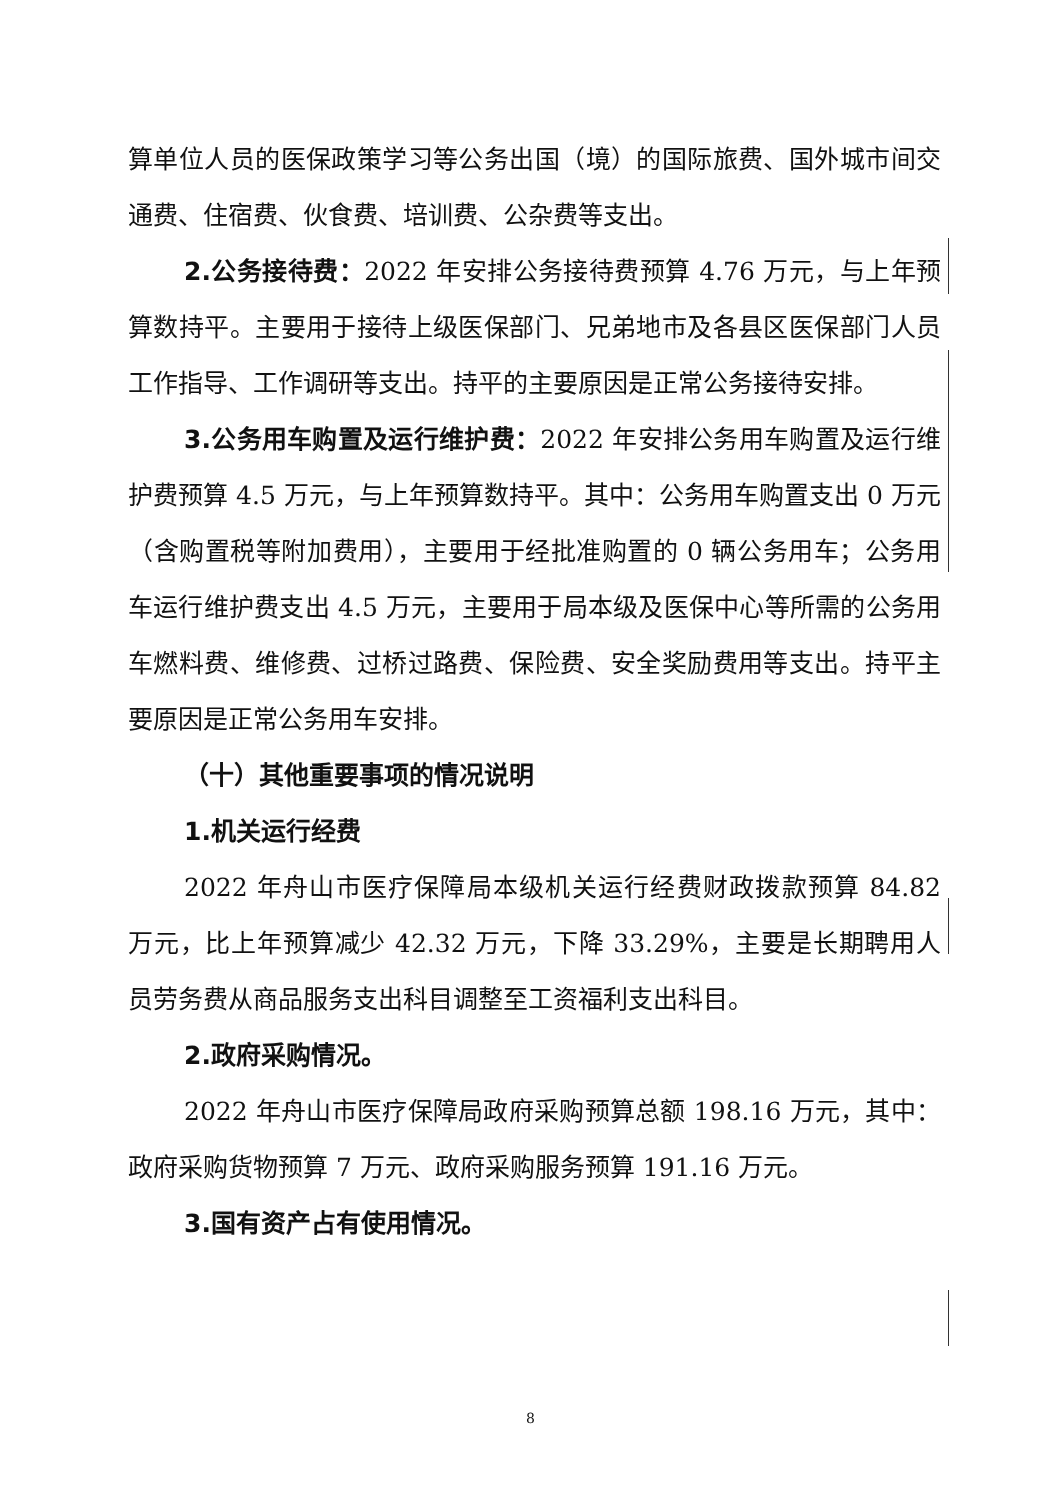算单位人员的医保政策学习等公务出国（境）的国际旅费、国外城市间交通费、住宿费、伙食费、培训费、公杂费等支出。
2.公务接待费：2022 年安排公务接待费预算 4.76 万元，与上年预算数持平。主要用于接待上级医保部门、兄弟地市及各县区医保部门人员工作指导、工作调研等支出。持平的主要原因是正常公务接待安排。
3.公务用车购置及运行维护费：2022 年安排公务用车购置及运行维护费预算 4.5 万元，与上年预算数持平。其中：公务用车购置支出 0 万元（含购置税等附加费用），主要用于经批准购置的 0 辆公务用车；公务用车运行维护费支出 4.5 万元，主要用于局本级及医保中心等所需的公务用车燃料费、维修费、过桥过路费、保险费、安全奖励费用等支出。持平主要原因是正常公务用车安排。
（十）其他重要事项的情况说明
1.机关运行经费
2022 年舟山市医疗保障局本级机关运行经费财政拨款预算 84.82 万元，比上年预算减少 42.32 万元，下降 33.29%，主要是长期聘用人员劳务费从商品服务支出科目调整至工资福利支出科目。
2.政府采购情况。
2022 年舟山市医疗保障局政府采购预算总额 198.16 万元，其中：政府采购货物预算 7 万元、政府采购服务预算 191.16 万元。
3.国有资产占有使用情况。
8